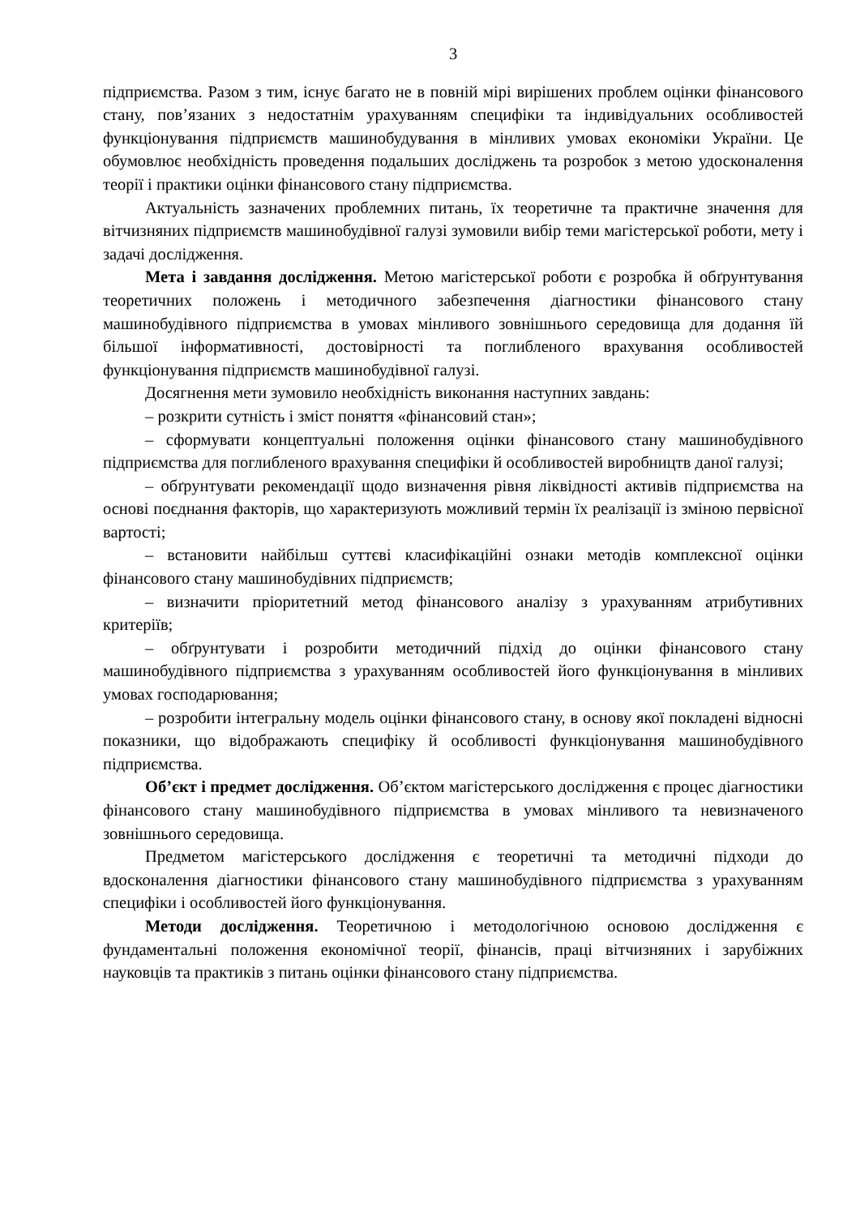3
підприємства. Разом з тим, існує багато не в повній мірі вирішених проблем оцінки фінансового стану, пов’язаних з недостатнім урахуванням специфіки та індивідуальних особливостей функціонування підприємств машинобудування в мінливих умовах економіки України. Це обумовлює необхідність проведення подальших досліджень та розробок з метою удосконалення теорії і практики оцінки фінансового стану підприємства.
Актуальність зазначених проблемних питань, їх теоретичне та практичне значення для вітчизняних підприємств машинобудівної галузі зумовили вибір теми магістерської роботи, мету і задачі дослідження.
Мета і завдання дослідження. Метою магістерської роботи є розробка й обґрунтування теоретичних положень і методичного забезпечення діагностики фінансового стану машинобудівного підприємства в умовах мінливого зовнішнього середовища для додання їй більшої інформативності, достовірності та поглибленого врахування особливостей функціонування підприємств машинобудівної галузі.
Досягнення мети зумовило необхідність виконання наступних завдань:
– розкрити сутність і зміст поняття «фінансовий стан»;
– сформувати концептуальні положення оцінки фінансового стану машинобудівного підприємства для поглибленого врахування специфіки й особливостей виробництв даної галузі;
– обґрунтувати рекомендації щодо визначення рівня ліквідності активів підприємства на основі поєднання факторів, що характеризують можливий термін їх реалізації із зміною первісної вартості;
– встановити найбільш суттєві класифікаційні ознаки методів комплексної оцінки фінансового стану машинобудівних підприємств;
– визначити пріоритетний метод фінансового аналізу з урахуванням атрибутивних критеріїв;
– обґрунтувати і розробити методичний підхід до оцінки фінансового стану машинобудівного підприємства з урахуванням особливостей його функціонування в мінливих умовах господарювання;
– розробити інтегральну модель оцінки фінансового стану, в основу якої покладені відносні показники, що відображають специфіку й особливості функціонування машинобудівного підприємства.
Об’єкт і предмет дослідження. Об’єктом магістерського дослідження є процес діагностики фінансового стану машинобудівного підприємства в умовах мінливого та невизначеного зовнішнього середовища.
Предметом магістерського дослідження є теоретичні та методичні підходи до вдосконалення діагностики фінансового стану машинобудівного підприємства з урахуванням специфіки і особливостей його функціонування.
Методи дослідження. Теоретичною і методологічною основою дослідження є фундаментальні положення економічної теорії, фінансів, праці вітчизняних і зарубіжних науковців та практиків з питань оцінки фінансового стану підприємства.